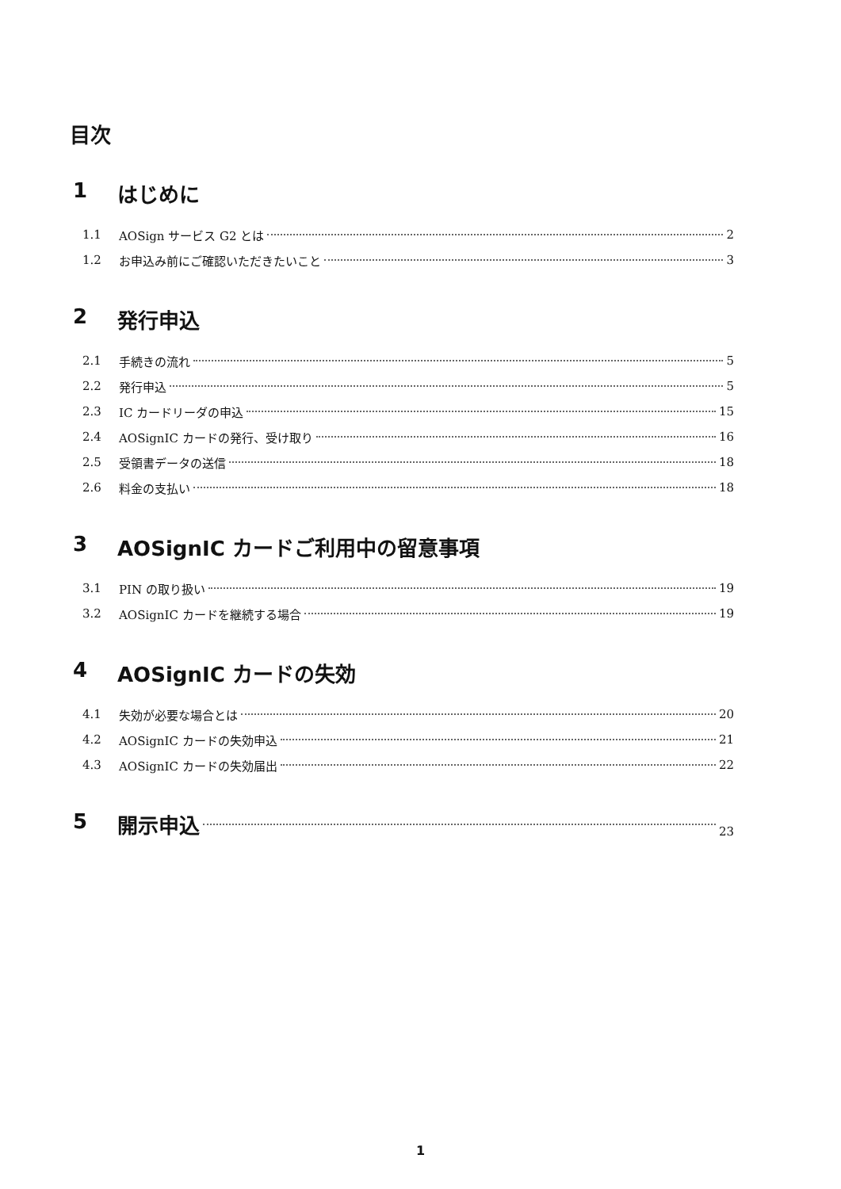目次
1 はじめに
1.1 AOSign サービス G2 とは 2
1.2 お申込み前にご確認いただきたいこと 3
2 発行申込
2.1 手続きの流れ 5
2.2 発行申込 5
2.3 IC カードリーダの申込 15
2.4 AOSignIC カードの発行、受け取り 16
2.5 受領書データの送信 18
2.6 料金の支払い 18
3 AOSignIC カードご利用中の留意事項
3.1 PIN の取り扱い 19
3.2 AOSignIC カードを継続する場合 19
4 AOSignIC カードの失効
4.1 失効が必要な場合とは 20
4.2 AOSignIC カードの失効申込 21
4.3 AOSignIC カードの失効届出 22
5 開示申込 23
1